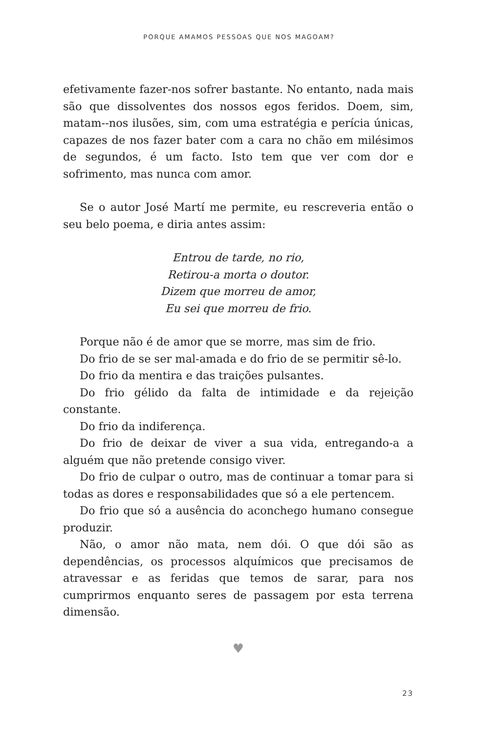PORQUE AMAMOS PESSOAS QUE NOS MAGOAM?
efetivamente fazer-nos sofrer bastante. No entanto, nada mais são que dissolventes dos nossos egos feridos. Doem, sim, matam--nos ilusões, sim, com uma estratégia e perícia únicas, capazes de nos fazer bater com a cara no chão em milésimos de segundos, é um facto. Isto tem que ver com dor e sofrimento, mas nunca com amor.
Se o autor José Martí me permite, eu rescreveria então o seu belo poema, e diria antes assim:
Entrou de tarde, no rio,
Retirou-a morta o doutor.
Dizem que morreu de amor,
Eu sei que morreu de frio.
Porque não é de amor que se morre, mas sim de frio.
Do frio de se ser mal-amada e do frio de se permitir sê-lo.
Do frio da mentira e das traições pulsantes.
Do frio gélido da falta de intimidade e da rejeição constante.
Do frio da indiferença.
Do frio de deixar de viver a sua vida, entregando-a a alguém que não pretende consigo viver.
Do frio de culpar o outro, mas de continuar a tomar para si todas as dores e responsabilidades que só a ele pertencem.
Do frio que só a ausência do aconchego humano consegue produzir.
Não, o amor não mata, nem dói. O que dói são as dependências, os processos alquímicos que precisamos de atravessar e as feridas que temos de sarar, para nos cumprirmos enquanto seres de passagem por esta terrena dimensão.
♥
23